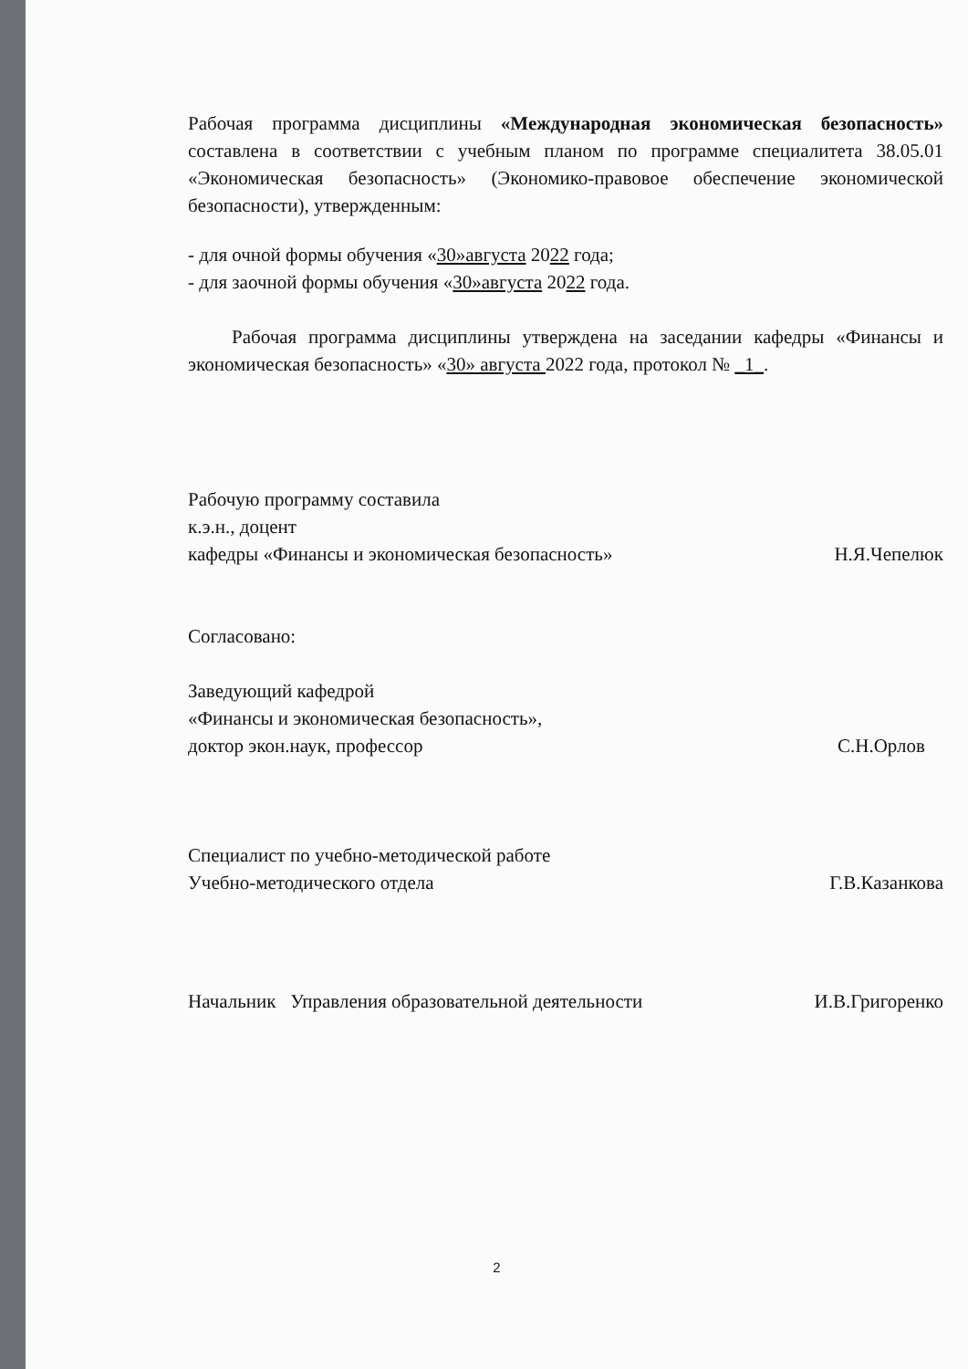Рабочая программа дисциплины «Международная экономическая безопасность» составлена в соответствии с учебным планом по программе специалитета 38.05.01 «Экономическая безопасность» (Экономико-правовое обеспечение экономической безопасности), утвержденным:
- для очной формы обучения «30»августа 2022 года;
- для заочной формы обучения «30»августа 2022 года.
Рабочая программа дисциплины утверждена на заседании кафедры «Финансы и экономическая безопасность» «30» августа 2022 года, протокол № _1_.
Рабочую программу составила
к.э.н., доцент
кафедры «Финансы и экономическая безопасность» Н.Я.Чепелюк
Согласовано:
Заведующий кафедрой
«Финансы и экономическая безопасность»,
доктор экон.наук, профессор С.Н.Орлов
Специалист по учебно-методической работе
Учебно-методического отдела Г.В.Казанкова
Начальник Управления образовательной деятельности И.В.Григоренко
2